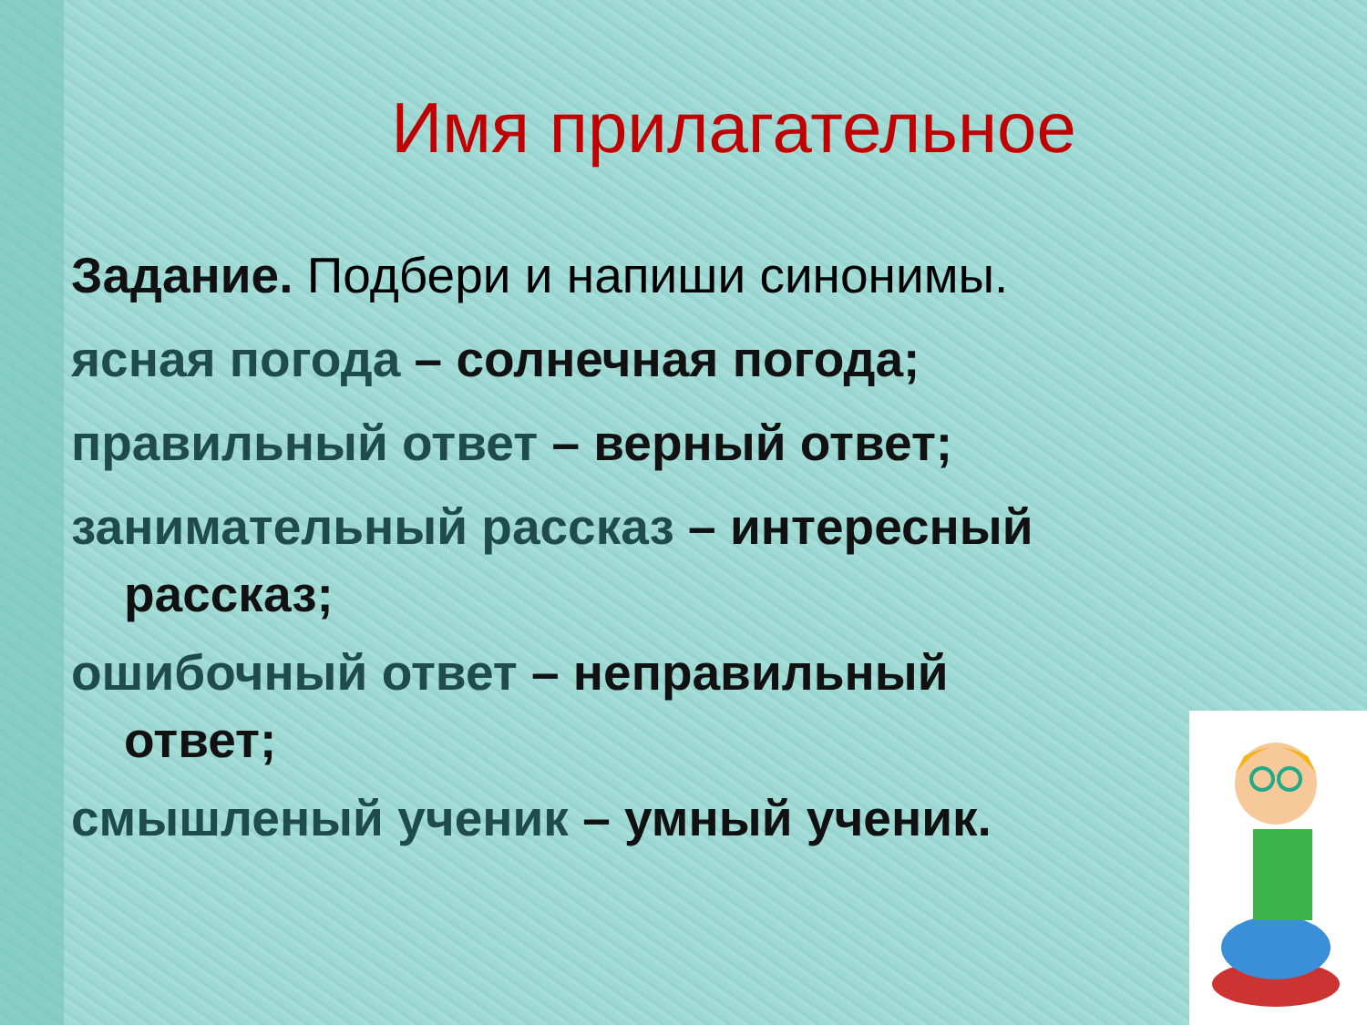Имя прилагательное
Задание. Подбери и напиши синонимы.
ясная погода – солнечная погода;
правильный ответ – верный ответ;
занимательный рассказ – интересный
рассказ;
ошибочный ответ – неправильный
ответ;
смышленый ученик – умный ученик.